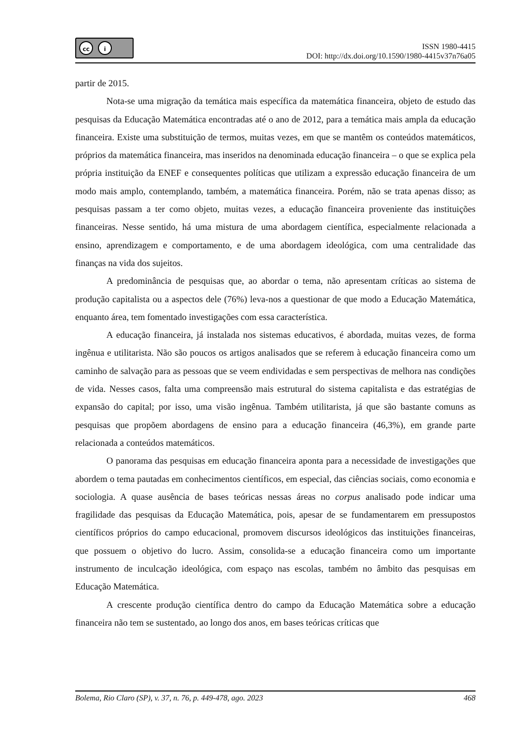cc i
ISSN 1980-4415
DOI: http://dx.doi.org/10.1590/1980-4415v37n76a05
partir de 2015.
Nota-se uma migração da temática mais específica da matemática financeira, objeto de estudo das pesquisas da Educação Matemática encontradas até o ano de 2012, para a temática mais ampla da educação financeira. Existe uma substituição de termos, muitas vezes, em que se mantêm os conteúdos matemáticos, próprios da matemática financeira, mas inseridos na denominada educação financeira – o que se explica pela própria instituição da ENEF e consequentes políticas que utilizam a expressão educação financeira de um modo mais amplo, contemplando, também, a matemática financeira. Porém, não se trata apenas disso; as pesquisas passam a ter como objeto, muitas vezes, a educação financeira proveniente das instituições financeiras. Nesse sentido, há uma mistura de uma abordagem científica, especialmente relacionada a ensino, aprendizagem e comportamento, e de uma abordagem ideológica, com uma centralidade das finanças na vida dos sujeitos.
A predominância de pesquisas que, ao abordar o tema, não apresentam críticas ao sistema de produção capitalista ou a aspectos dele (76%) leva-nos a questionar de que modo a Educação Matemática, enquanto área, tem fomentado investigações com essa característica.
A educação financeira, já instalada nos sistemas educativos, é abordada, muitas vezes, de forma ingênua e utilitarista. Não são poucos os artigos analisados que se referem à educação financeira como um caminho de salvação para as pessoas que se veem endividadas e sem perspectivas de melhora nas condições de vida. Nesses casos, falta uma compreensão mais estrutural do sistema capitalista e das estratégias de expansão do capital; por isso, uma visão ingênua. Também utilitarista, já que são bastante comuns as pesquisas que propõem abordagens de ensino para a educação financeira (46,3%), em grande parte relacionada a conteúdos matemáticos.
O panorama das pesquisas em educação financeira aponta para a necessidade de investigações que abordem o tema pautadas em conhecimentos científicos, em especial, das ciências sociais, como economia e sociologia. A quase ausência de bases teóricas nessas áreas no corpus analisado pode indicar uma fragilidade das pesquisas da Educação Matemática, pois, apesar de se fundamentarem em pressupostos científicos próprios do campo educacional, promovem discursos ideológicos das instituições financeiras, que possuem o objetivo do lucro. Assim, consolida-se a educação financeira como um importante instrumento de inculcação ideológica, com espaço nas escolas, também no âmbito das pesquisas em Educação Matemática.
A crescente produção científica dentro do campo da Educação Matemática sobre a educação financeira não tem se sustentado, ao longo dos anos, em bases teóricas críticas que
Bolema, Rio Claro (SP), v. 37, n. 76, p. 449-478, ago. 2023 468